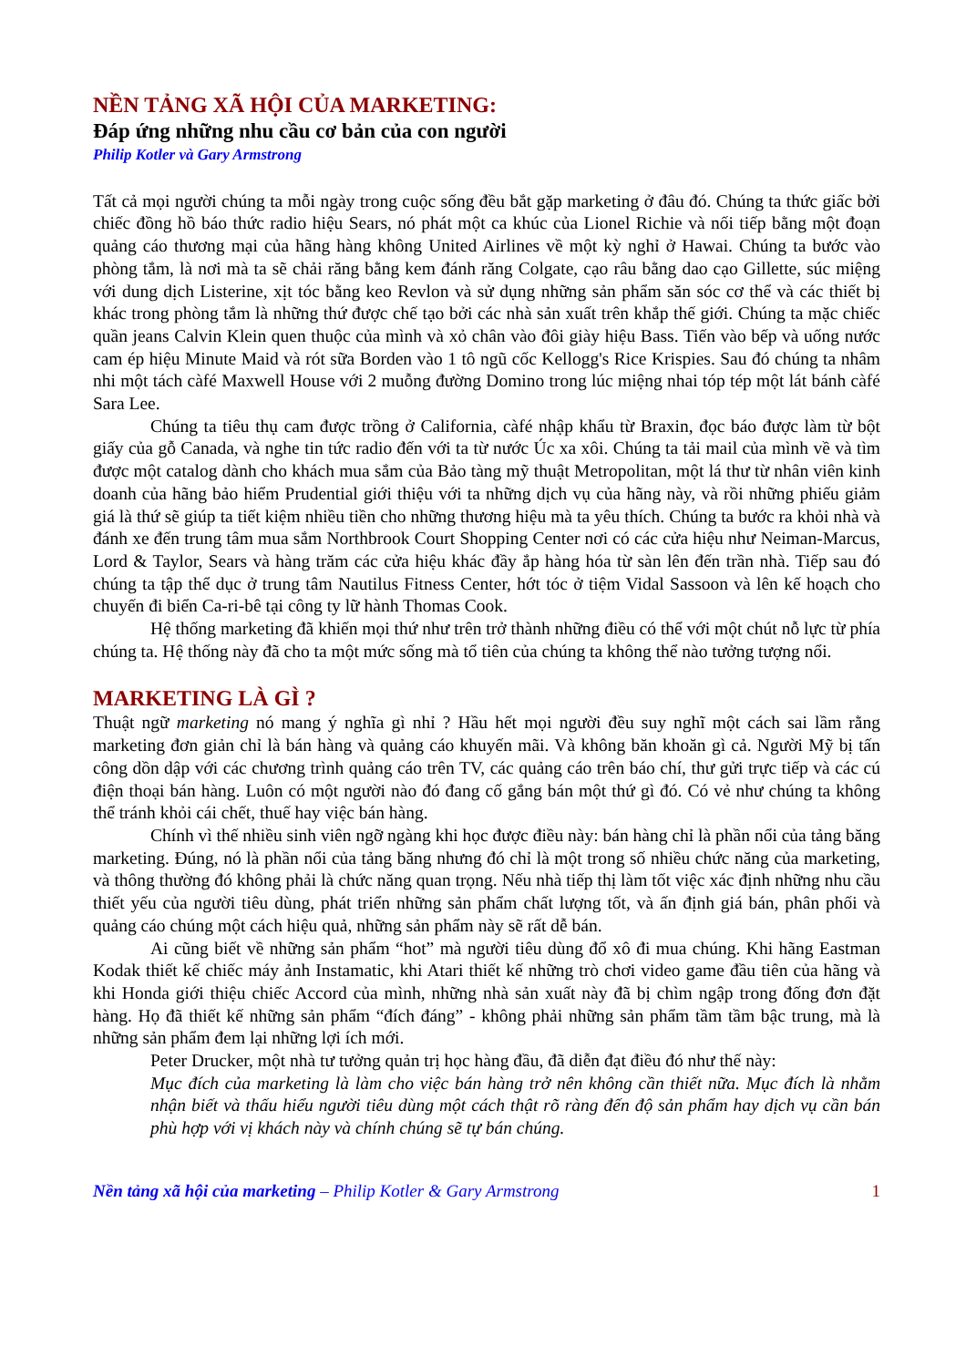NỀN TẢNG XÃ HỘI CỦA MARKETING:
Đáp ứng những nhu cầu cơ bản của con người
Philip Kotler và Gary Armstrong
Tất cả mọi người chúng ta mỗi ngày trong cuộc sống đều bắt gặp marketing ở đâu đó. Chúng ta thức giấc bởi chiếc đồng hồ báo thức radio hiệu Sears, nó phát một ca khúc của Lionel Richie và nối tiếp bằng một đoạn quảng cáo thương mại của hãng hàng không United Airlines về một kỳ nghỉ ở Hawai. Chúng ta bước vào phòng tắm, là nơi mà ta sẽ chải răng bằng kem đánh răng Colgate, cạo râu bằng dao cạo Gillette, súc miệng với dung dịch Listerine, xịt tóc bằng keo Revlon và sử dụng những sản phẩm săn sóc cơ thể và các thiết bị khác trong phòng tắm là những thứ được chế tạo bởi các nhà sản xuất trên khắp thế giới. Chúng ta mặc chiếc quần jeans Calvin Klein quen thuộc của mình và xỏ chân vào đôi giày hiệu Bass. Tiến vào bếp và uống nước cam ép hiệu Minute Maid và rót sữa Borden vào 1 tô ngũ cốc Kellogg's Rice Krispies. Sau đó chúng ta nhâm nhi một tách càfé Maxwell House với 2 muỗng đường Domino trong lúc miệng nhai tóp tép một lát bánh càfé Sara Lee.
Chúng ta tiêu thụ cam được trồng ở California, càfé nhập khẩu từ Braxin, đọc báo được làm từ bột giấy của gỗ Canada, và nghe tin tức radio đến với ta từ nước Úc xa xôi. Chúng ta tải mail của mình về và tìm được một catalog dành cho khách mua sắm của Bảo tàng mỹ thuật Metropolitan, một lá thư từ nhân viên kinh doanh của hãng bảo hiểm Prudential giới thiệu với ta những dịch vụ của hãng này, và rồi những phiếu giảm giá là thứ sẽ giúp ta tiết kiệm nhiều tiền cho những thương hiệu mà ta yêu thích. Chúng ta bước ra khỏi nhà và đánh xe đến trung tâm mua sắm Northbrook Court Shopping Center nơi có các cửa hiệu như Neiman-Marcus, Lord & Taylor, Sears và hàng trăm các cửa hiệu khác đầy ắp hàng hóa từ sàn lên đến trần nhà. Tiếp sau đó chúng ta tập thể dục ở trung tâm Nautilus Fitness Center, hớt tóc ở tiệm Vidal Sassoon và lên kế hoạch cho chuyến đi biển Ca-ri-bê tại công ty lữ hành Thomas Cook.
Hệ thống marketing đã khiến mọi thứ như trên trở thành những điều có thể với một chút nỗ lực từ phía chúng ta. Hệ thống này đã cho ta một mức sống mà tổ tiên của chúng ta không thể nào tưởng tượng nổi.
MARKETING LÀ GÌ ?
Thuật ngữ marketing nó mang ý nghĩa gì nhỉ ? Hầu hết mọi người đều suy nghĩ một cách sai lầm rằng marketing đơn giản chỉ là bán hàng và quảng cáo khuyến mãi. Và không băn khoăn gì cả. Người Mỹ bị tấn công dồn dập với các chương trình quảng cáo trên TV, các quảng cáo trên báo chí, thư gửi trực tiếp và các cú điện thoại bán hàng. Luôn có một người nào đó đang cố gắng bán một thứ gì đó. Có vẻ như chúng ta không thể tránh khỏi cái chết, thuế hay việc bán hàng.
Chính vì thế nhiều sinh viên ngỡ ngàng khi học được điều này: bán hàng chỉ là phần nổi của tảng băng marketing. Đúng, nó là phần nổi của tảng băng nhưng đó chỉ là một trong số nhiều chức năng của marketing, và thông thường đó không phải là chức năng quan trọng. Nếu nhà tiếp thị làm tốt việc xác định những nhu cầu thiết yếu của người tiêu dùng, phát triển những sản phẩm chất lượng tốt, và ấn định giá bán, phân phối và quảng cáo chúng một cách hiệu quả, những sản phẩm này sẽ rất dễ bán.
Ai cũng biết về những sản phẩm “hot” mà người tiêu dùng đổ xô đi mua chúng. Khi hãng Eastman Kodak thiết kế chiếc máy ảnh Instamatic, khi Atari thiết kế những trò chơi video game đầu tiên của hãng và khi Honda giới thiệu chiếc Accord của mình, những nhà sản xuất này đã bị chìm ngập trong đống đơn đặt hàng. Họ đã thiết kế những sản phẩm “đích đáng” - không phải những sản phẩm tầm tầm bậc trung, mà là những sản phẩm đem lại những lợi ích mới.
Peter Drucker, một nhà tư tưởng quản trị học hàng đầu, đã diễn đạt điều đó như thế này:
Mục đích của marketing là làm cho việc bán hàng trở nên không cần thiết nữa. Mục đích là nhằm nhận biết và thấu hiểu người tiêu dùng một cách thật rõ ràng đến độ sản phẩm hay dịch vụ cần bán phù hợp với vị khách này và chính chúng sẽ tự bán chúng.
Nền tảng xã hội của marketing – Philip Kotler & Gary Armstrong 1